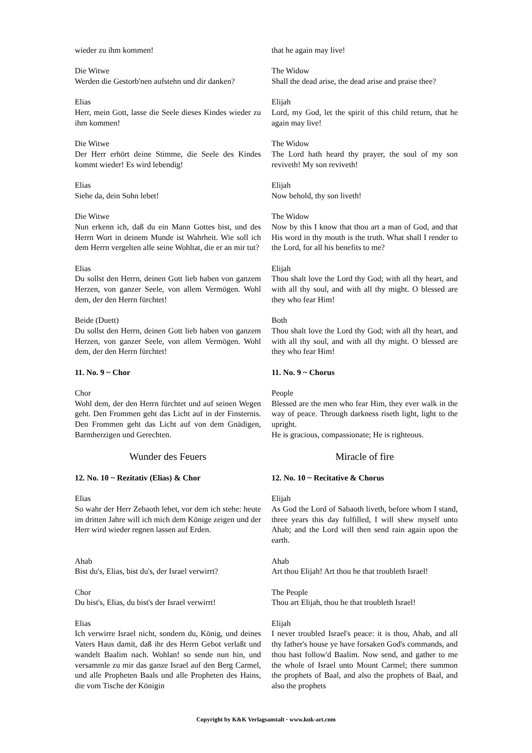wieder zu ihm kommen! that he again may live!
Die Witwe
Werden die Gestorb'nen aufstehn und dir danken?
The Widow
Shall the dead arise, the dead arise and praise thee?
Elias
Herr, mein Gott, lasse die Seele dieses Kindes wieder zu ihm kommen!
Elijah
Lord, my God, let the spirit of this child return, that he again may live!
Die Witwe
Der Herr erhört deine Stimme, die Seele des Kindes kommt wieder! Es wird lebendig!
The Widow
The Lord hath heard thy prayer, the soul of my son reviveth! My son reviveth!
Elias
Siehe da, dein Sohn lebet!
Elijah
Now behold, thy son liveth!
Die Witwe
Nun erkenn ich, daß du ein Mann Gottes bist, und des Herrn Wort in deinem Munde ist Wahrheit. Wie soll ich dem Herrn vergelten alle seine Wohltat, die er an mir tut?
The Widow
Now by this I know that thou art a man of God, and that His word in thy mouth is the truth. What shall I render to the Lord, for all his benefits to me?
Elias
Du sollst den Herrn, deinen Gott lieb haben von ganzem Herzen, von ganzer Seele, von allem Vermögen. Wohl dem, der den Herrn fürchtet!
Elijah
Thou shalt love the Lord thy God; with all thy heart, and with all thy soul, and with all thy might. O blessed are they who fear Him!
Beide (Duett)
Du sollst den Herrn, deinen Gott lieb haben von ganzem Herzen, von ganzer Seele, von allem Vermögen. Wohl dem, der den Herrn fürchtet!
Both
Thou shalt love the Lord thy God; with all thy heart, and with all thy soul, and with all thy might. O blessed are they who fear Him!
11. No. 9 ~ Chor 11. No. 9 ~ Chorus
Chor
Wohl dem, der den Herrn fürchtet und auf seinen Wegen geht. Den Frommen geht das Licht auf in der Finsternis. Den Frommen geht das Licht auf von dem Gnädigen, Barmherzigen und Gerechten.
People
Blessed are the men who fear Him, they ever walk in the way of peace. Through darkness riseth light, light to the upright.
He is gracious, compassionate; He is righteous.
Wunder des Feuers Miracle of fire
12. No. 10 ~ Rezitativ (Elias) & Chor 12. No. 10 ~ Recitative & Chorus
Elias
So wahr der Herr Zebaoth lebet, vor dem ich stehe: heute im dritten Jahre will ich mich dem Könige zeigen und der Herr wird wieder regnen lassen auf Erden.
Elijah
As God the Lord of Sabaoth liveth, before whom I stand, three years this day fulfilled, I will shew myself unto Ahab; and the Lord will then send rain again upon the earth.
Ahab
Bist du's, Elias, bist du's, der Israel verwirrt?
Ahab
Art thou Elijah! Art thou he that troubleth Israel!
Chor
Du bist's, Elias, du bist's der Israel verwirrt!
The People
Thou art Elijah, thou he that troubleth Israel!
Elias
Ich verwirre Israel nicht, sondern du, König, und deines Vaters Haus damit, daß ihr des Herrn Gebot verlaßt und wandelt Baalim nach. Wohlan! so sende nun hin, und versammle zu mir das ganze Israel auf den Berg Carmel, und alle Propheten Baals und alle Propheten des Hains, die vom Tische der Königin
Elijah
I never troubled Israel's peace: it is thou, Ahab, and all thy father's house ye have forsaken God's commands, and thou hast follow'd Baalim. Now send, and gather to me the whole of Israel unto Mount Carmel; there summon the prophets of Baal, and also the prophets of Baal, and also the prophets
Copyright by K&K Verlagsanstalt · www.kuk-art.com